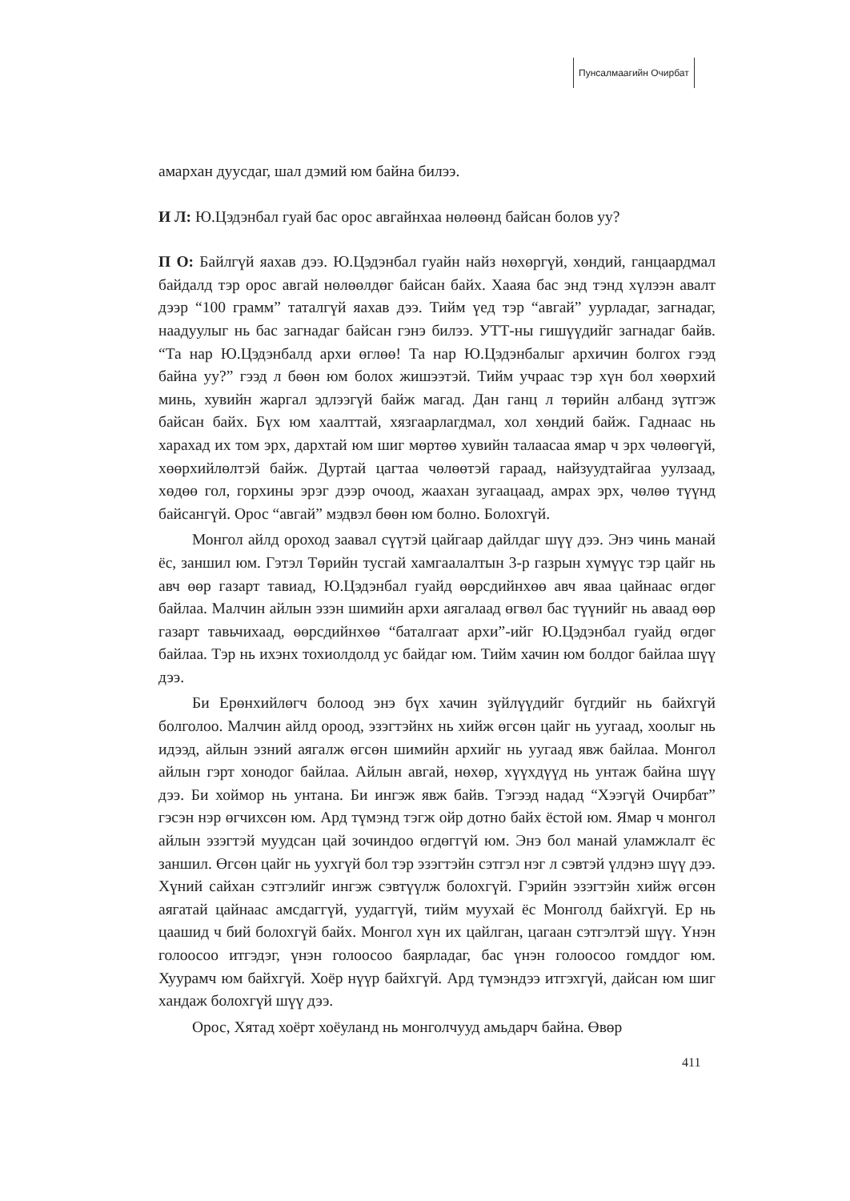Пунсалмаагийн Очирбат
амархан дуусдаг, шал дэмий юм байна билээ.
И Л: Ю.Цэдэнбал гуай бас орос авгайнхаа нөлөөнд байсан болов уу?
П О: Байлгүй яахав дээ. Ю.Цэдэнбал гуайн найз нөхөргүй, хөндий, ганцаардмал байдалд тэр орос авгай нөлөөлдөг байсан байх. Хааяа бас энд тэнд хүлээн авалт дээр “100 грамм” таталгүй яахав дээ. Тийм үед тэр “авгай” уурладаг, загнадаг, наадуулыг нь бас загнадаг байсан гэнэ билээ. УТТ-ны гишүүдийг загнадаг байв. “Та нар Ю.Цэдэнбалд архи өглөө! Та нар Ю.Цэдэнбалыг архичин болгох гээд байна уу?” гээд л бөөн юм болох жишээтэй. Тийм учраас тэр хүн бол хөөрхий минь, хувийн жаргал эдлээгүй байж магад. Дан ганц л төрийн албанд зүтгэж байсан байх. Бүх юм хаалттай, хязгаарлагдмал, хол хөндий байж. Гаднаас нь харахад их том эрх, дархтай юм шиг мөртөө хувийн талаасаа ямар ч эрх чөлөөгүй, хөөрхийлөлтэй байж. Дуртай цагтаа чөлөөтэй гараад, найзуудтайгаа уулзаад, хөдөө гол, горхины эрэг дээр очоод, жаахан зугаацаад, амрах эрх, чөлөө түүнд байсангүй. Орос “авгай” мэдвэл бөөн юм болно. Болохгүй.
Монгол айлд ороход заавал сүүтэй цайгаар дайлдаг шүү дээ. Энэ чинь манай ёс, заншил юм. Гэтэл Төрийн тусгай хамгаалалтын 3-р газрын хүмүүс тэр цайг нь авч өөр газарт тавиад, Ю.Цэдэнбал гуайд өөрсдийнхөө авч яваа цайнаас өгдөг байлаа. Малчин айлын эзэн шимийн архи аягалаад өгвөл бас түүнийг нь аваад өөр газарт тавьчихаад, өөрсдийнхөө “баталгаат архи”-ийг Ю.Цэдэнбал гуайд өгдөг байлаа. Тэр нь ихэнх тохиолдолд ус байдаг юм. Тийм хачин юм болдог байлаа шүү дээ.
Би Ерөнхийлөгч болоод энэ бүх хачин зүйлүүдийг бүгдийг нь байхгүй болголоо. Малчин айлд ороод, эзэгтэйнх нь хийж өгсөн цайг нь уугаад, хоолыг нь идээд, айлын эзний аягалж өгсөн шимийн архийг нь уугаад явж байлаа. Монгол айлын гэрт хонодог байлаа. Айлын авгай, нөхөр, хүүхдүүд нь унтаж байна шүү дээ. Би хоймор нь унтана. Би ингэж явж байв. Тэгээд надад “Хээгүй Очирбат” гэсэн нэр өгчихсөн юм. Ард түмэнд тэгж ойр дотно байх ёстой юм. Ямар ч монгол айлын эзэгтэй муудсан цай зочиндоо өгдөггүй юм. Энэ бол манай уламжлалт ёс заншил. Өгсөн цайг нь уухгүй бол тэр эзэгтэйн сэтгэл нэг л сэвтэй үлдэнэ шүү дээ. Хүний сайхан сэтгэлийг ингэж сэвтүүлж болохгүй. Гэрийн эзэгтэйн хийж өгсөн аягатай цайнаас амсдаггүй, уудаггүй, тийм муухай ёс Монголд байхгүй. Ер нь цаашид ч бий болохгүй байх. Монгол хүн их цайлган, цагаан сэтгэлтэй шүү. Үнэн голоосоо итгэдэг, үнэн голоосоо баярладаг, бас үнэн голоосоо гомддог юм. Хуурамч юм байхгүй. Хоёр нүүр байхгүй. Ард түмэндээ итгэхгүй, дайсан юм шиг хандаж болохгүй шүү дээ.
Орос, Хятад хоёрт хоёуланд нь монголчууд амьдарч байна. Өвөр
411